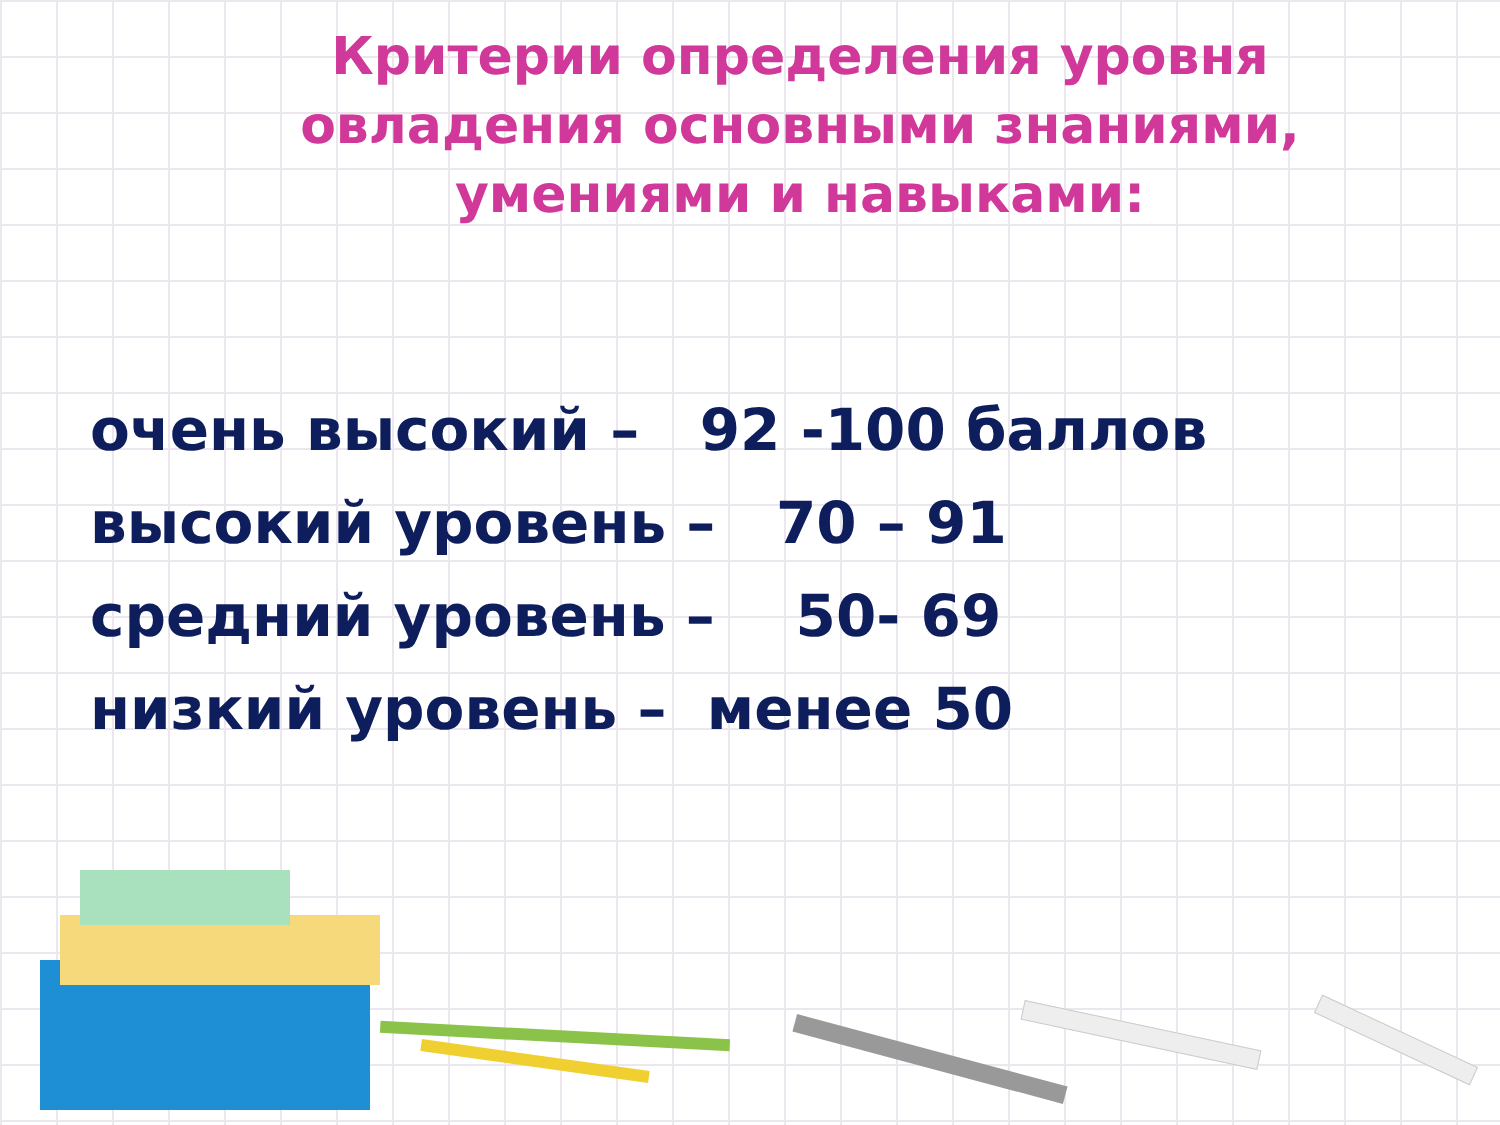Критерии определения уровня овладения основными знаниями, умениями и навыками:
очень высокий – 92 -100 баллов
высокий уровень – 70 – 91
средний уровень – 50- 69
низкий уровень – менее 50